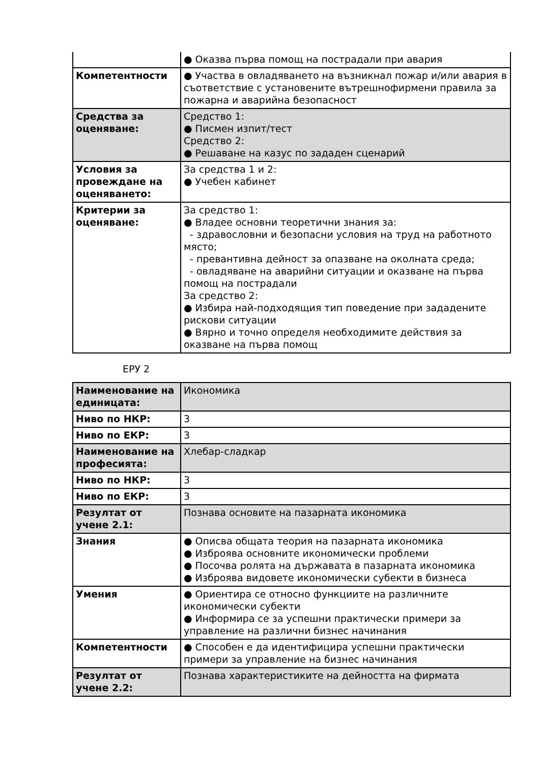| | ● Оказва първа помощ на пострадали при авария |
| Компетентности | ● Участва в овладяването на възникнал пожар и/или авария в съответствие с установените вътрешнофирмени правила за пожарна и аварийна безопасност |
| Средства за оценяване: | Средство 1: ● Писмен изпит/тест Средство 2: ● Решаване на казус по зададен сценарий |
| Условия за провеждане на оценяването: | За средства 1 и 2: ● Учебен кабинет |
| Критерии за оценяване: | За средство 1: ● Владее основни теоретични знания за: - здравословни и безопасни условия на труд на работното място; - превантивна дейност за опазване на околната среда; - овладяване на аварийни ситуации и оказване на първа помощ на пострадали За средство 2: ● Избира най-подходящия тип поведение при зададените рискови ситуации ● Вярно и точно определя необходимите действия за оказване на първа помощ |
ЕРУ 2
| Наименование на единицата: | Икономика |
| Ниво по НКР: | 3 |
| Ниво по ЕКР: | 3 |
| Наименование на професията: | Хлебар-сладкар |
| Ниво по НКР: | 3 |
| Ниво по ЕКР: | 3 |
| Резултат от учене 2.1: | Познава основите на пазарната икономика |
| Знания | ● Описва общата теория на пазарната икономика ● Изброява основните икономически проблеми ● Посочва ролята на държавата в пазарната икономика ● Изброява видовете икономически субекти в бизнеса |
| Умения | ● Ориентира се относно функциите на различните икономически субекти ● Информира се за успешни практически примери за управление на различни бизнес начинания |
| Компетентности | ● Способен е да идентифицира успешни практически примери за управление на бизнес начинания |
| Резултат от учене 2.2: | Познава характеристиките на дейността на фирмата |